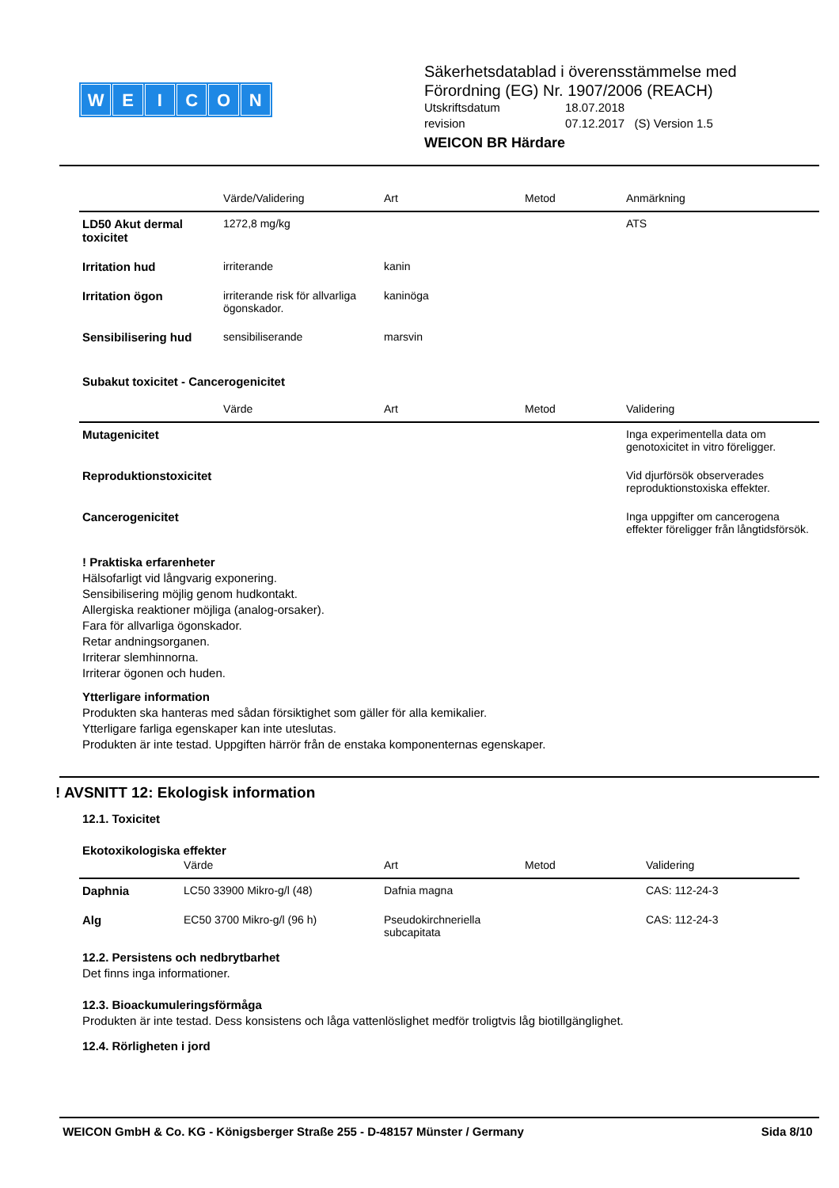WEICON
Säkerhetsdatablad i överensstämmelse med
Förordning (EG) Nr. 1907/2006 (REACH)
Utskriftsdatum 18.07.2018
revision 07.12.2017 (S) Version 1.5
WEICON BR Härdare
| | Värde/Validering | Art | Metod | Anmärkning |
| --- | --- | --- | --- | --- |
| LD50 Akut dermal toxicitet | 1272,8 mg/kg | | | ATS |
| Irritation hud | irriterande | kanin | | |
| Irritation ögon | irriterande risk för allvarliga ögonskador. | kaninöga | | |
| Sensibilisering hud | sensibiliserande | marsvin | | |
Subakut toxicitet - Cancerogenicitet
| | Värde | Art | Metod | Validering |
| --- | --- | --- | --- | --- |
| Mutagenicitet | | | | Inga experimentella data om genotoxicitet in vitro föreligger. |
| Reproduktionstoxicitet | | | | Vid djurförsök observerades reproduktionstoxiska effekter. |
| Cancerogenicitet | | | | Inga uppgifter om cancerogena effekter föreligger från långtidsförsök. |
! Praktiska erfarenheter
Hälsofarligt vid långvarig exponering.
Sensibilisering möjlig genom hudkontakt.
Allergiska reaktioner möjliga (analog-orsaker).
Fara för allvarliga ögonskador.
Retar andningsorganen.
Irriterar slemhinnorna.
Irriterar ögonen och huden.
Ytterligare information
Produkten ska hanteras med sådan försiktighet som gäller för alla kemikalier.
Ytterligare farliga egenskaper kan inte uteslutas.
Produkten är inte testad. Uppgiften härrör från de enstaka komponenternas egenskaper.
! AVSNITT 12: Ekologisk information
12.1. Toxicitet
Ekotoxikologiska effekter
| | Värde | Art | Metod | Validering |
| --- | --- | --- | --- | --- |
| Daphnia | LC50 33900 Mikro-g/l (48) | Dafnia magna | | CAS: 112-24-3 |
| Alg | EC50 3700 Mikro-g/l (96 h) | Pseudokirchneriella subcapitata | | CAS: 112-24-3 |
12.2. Persistens och nedbrytbarhet
Det finns inga informationer.
12.3. Bioackumuleringsförmåga
Produkten är inte testad. Dess konsistens och låga vattenlöslighet medför troligtvis låg biotillgänglighet.
12.4. Rörligheten i jord
WEICON GmbH & Co. KG - Königsberger Straße 255 - D-48157 Münster / Germany Sida 8/10